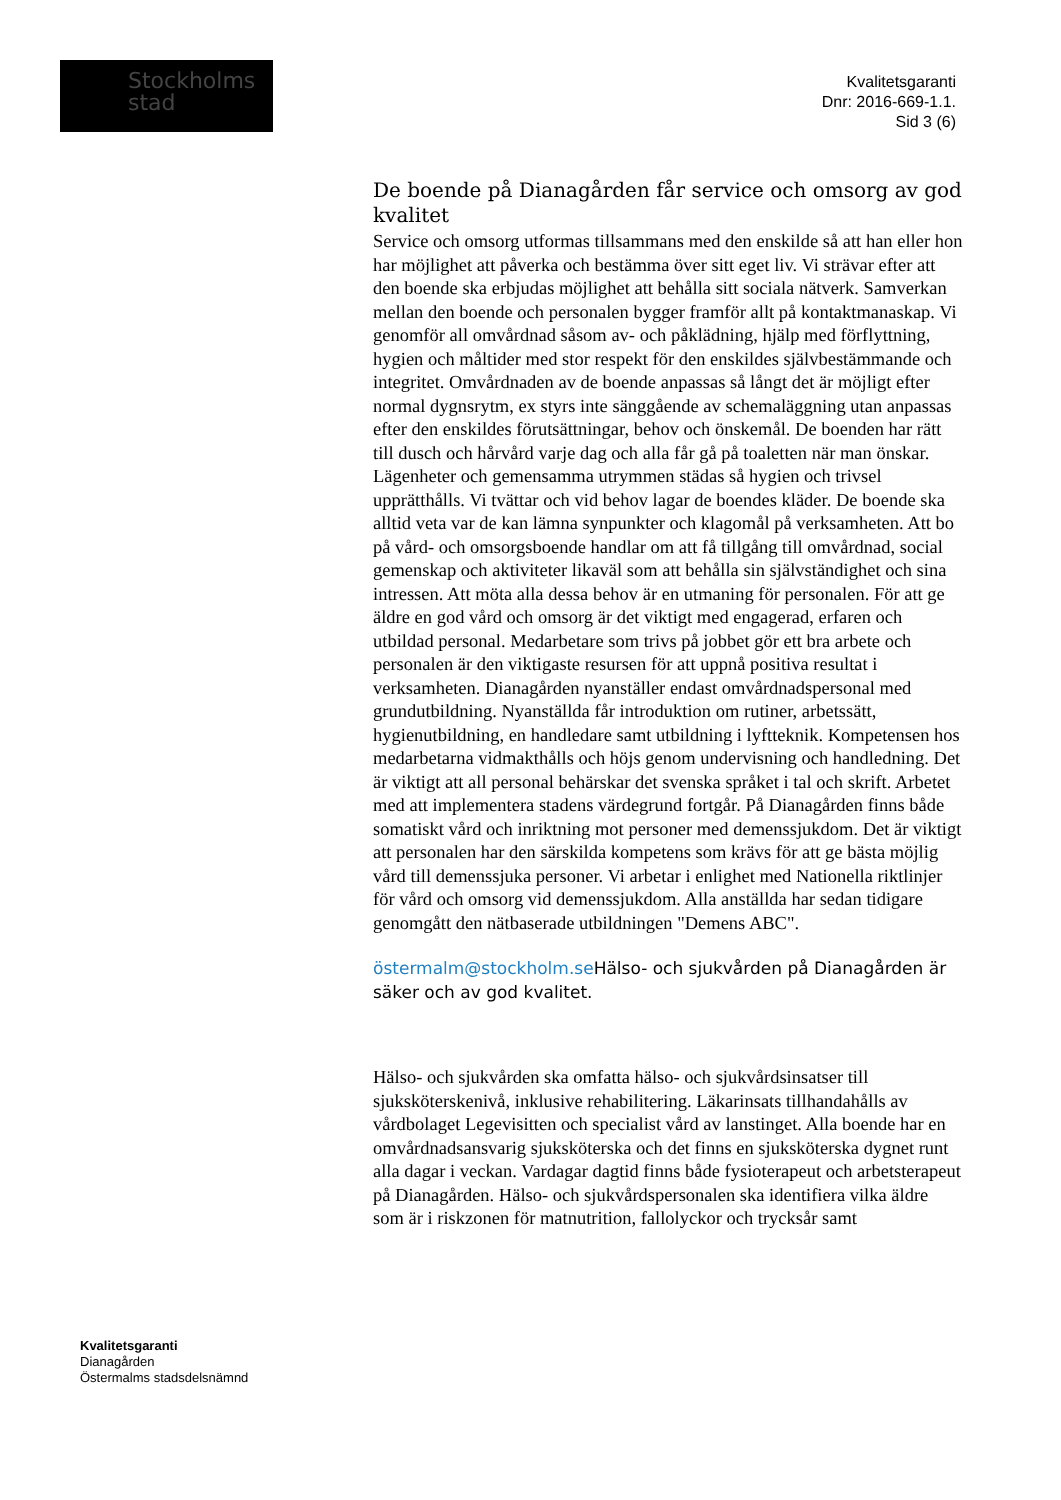Stockholms
stad
Kvalitetsgaranti
Dnr: 2016-669-1.1.
Sid 3 (6)
De boende på Dianagården får service och omsorg av god kvalitet
Service och omsorg utformas tillsammans med den enskilde så att han eller hon har möjlighet att påverka och bestämma över sitt eget liv. Vi strävar efter att den boende ska erbjudas möjlighet att behålla sitt sociala nätverk. Samverkan mellan den boende och personalen bygger framför allt på kontaktmanaskap. Vi genomför all omvårdnad såsom av- och påklädning, hjälp med förflyttning, hygien och måltider med stor respekt för den enskildes självbestämmande och integritet. Omvårdnaden av de boende anpassas så långt det är möjligt efter normal dygnsrytm, ex styrs inte sänggående av schemaläggning utan anpassas efter den enskildes förutsättningar, behov och önskemål. De boenden har rätt till dusch och hårvård varje dag och alla får gå på toaletten när man önskar. Lägenheter och gemensamma utrymmen städas så hygien och trivsel upprätthålls. Vi tvättar och vid behov lagar de boendes kläder. De boende ska alltid veta var de kan lämna synpunkter och klagomål på verksamheten. Att bo på vård- och omsorgsboende handlar om att få tillgång till omvårdnad, social gemenskap och aktiviteter likaväl som att behålla sin självständighet och sina intressen. Att möta alla dessa behov är en utmaning för personalen. För att ge äldre en god vård och omsorg är det viktigt med engagerad, erfaren och utbildad personal. Medarbetare som trivs på jobbet gör ett bra arbete och personalen är den viktigaste resursen för att uppnå positiva resultat i verksamheten. Dianagården nyanställer endast omvårdnadspersonal med grundutbildning. Nyanställda får introduktion om rutiner, arbetssätt, hygienutbildning, en handledare samt utbildning i lyftteknik. Kompetensen hos medarbetarna vidmakthålls och höjs genom undervisning och handledning. Det är viktigt att all personal behärskar det svenska språket i tal och skrift. Arbetet med att implementera stadens värdegrund fortgår. På Dianagården finns både somatiskt vård och inriktning mot personer med demenssjukdom. Det är viktigt att personalen har den särskilda kompetens som krävs för att ge bästa möjlig vård till demenssjuka personer. Vi arbetar i enlighet med Nationella riktlinjer för vård och omsorg vid demenssjukdom. Alla anställda har sedan tidigare genomgått den nätbaserade utbildningen "Demens ABC".
östermalm@stockholm.se Hälso- och sjukvården på Dianagården är säker och av god kvalitet.
Hälso- och sjukvården ska omfatta hälso- och sjukvårdsinsatser till sjuksköterskenivå, inklusive rehabilitering. Läkarinsats tillhandahålls av vårdbolaget Legevisitten och specialist vård av lanstinget. Alla boende har en omvårdnadsansvarig sjuksköterska och det finns en sjuksköterska dygnet runt alla dagar i veckan. Vardagar dagtid finns både fysioterapeut och arbetsterapeut på Dianagården. Hälso- och sjukvårdspersonalen ska identifiera vilka äldre som är i riskzonen för matnutrition, fallolyckor och trycksår samt
Kvalitetsgaranti
Dianagården
Östermalms stadsdelsnämnd